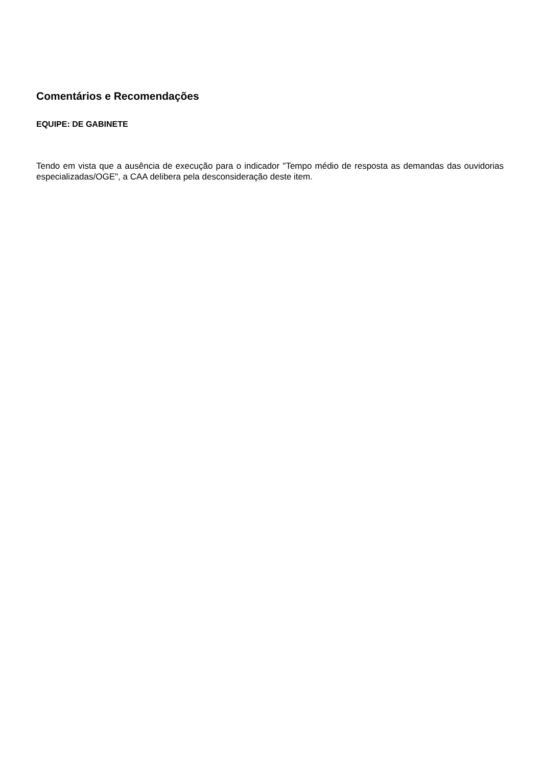Comentários e Recomendações
EQUIPE: DE GABINETE
Tendo em vista que a ausência de execução para o indicador "Tempo médio de resposta as demandas das ouvidorias especializadas/OGE", a CAA delibera pela desconsideração deste item.